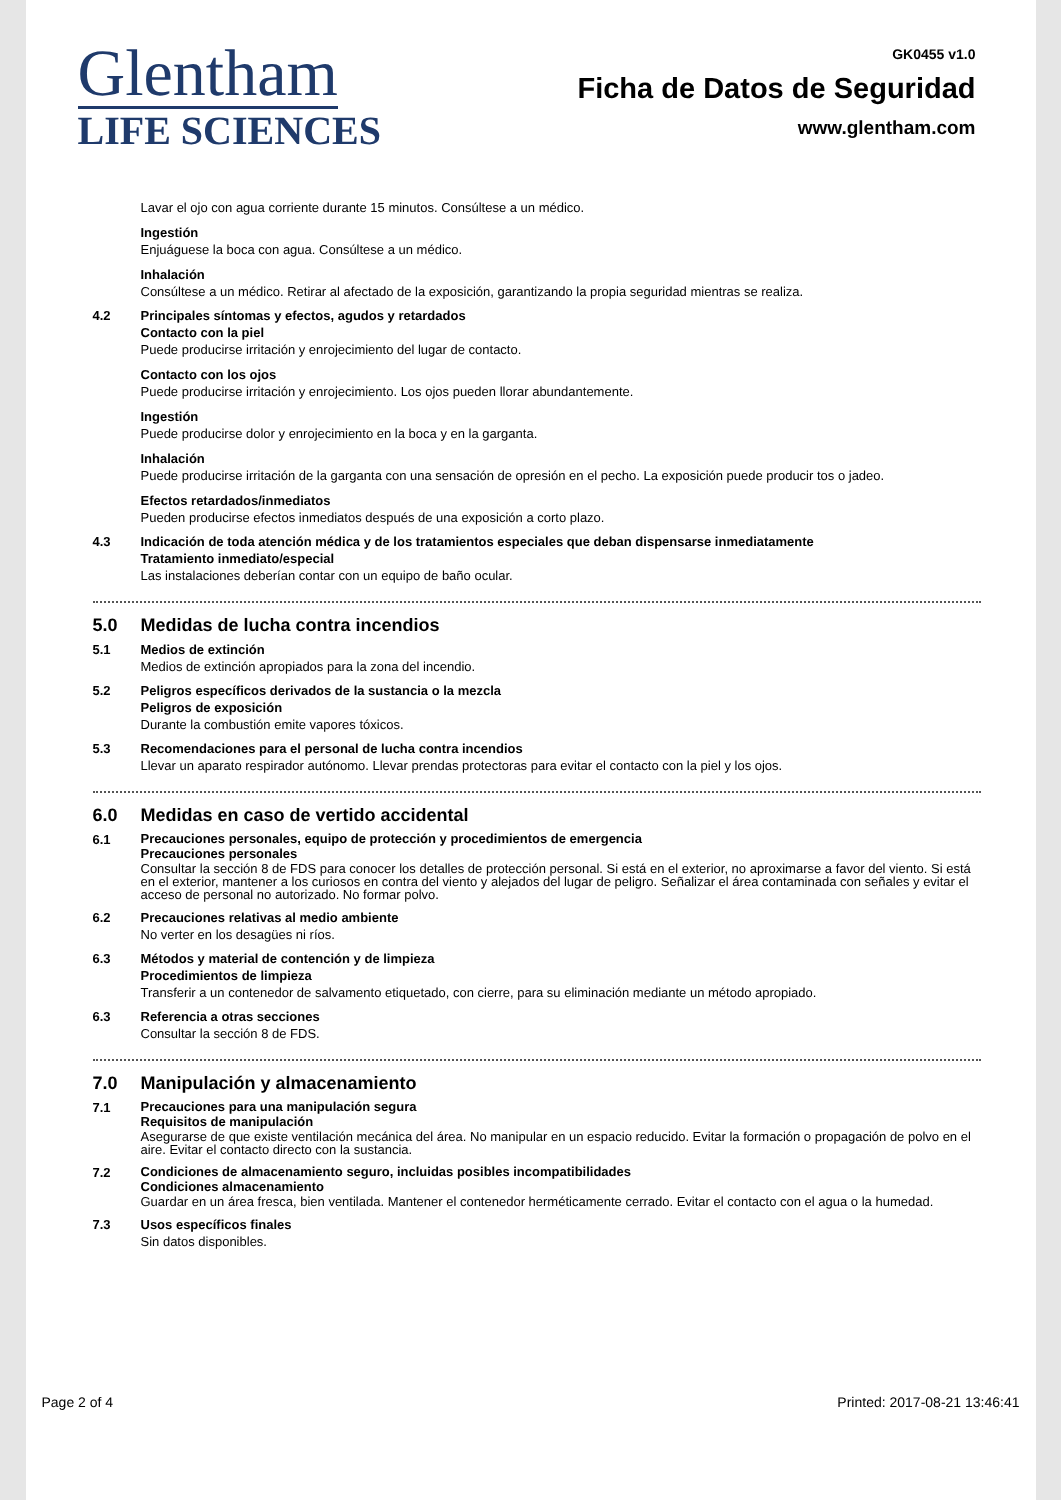Glentham
LIFE SCIENCES
GK0455 v1.0
Ficha de Datos de Seguridad
www.glentham.com
Lavar el ojo con agua corriente durante 15 minutos. Consúltese a un médico.
Ingestión
Enjuáguese la boca con agua. Consúltese a un médico.
Inhalación
Consúltese a un médico. Retirar al afectado de la exposición, garantizando la propia seguridad mientras se realiza.
4.2 Principales síntomas y efectos, agudos y retardados
Contacto con la piel
Puede producirse irritación y enrojecimiento del lugar de contacto.
Contacto con los ojos
Puede producirse irritación y enrojecimiento. Los ojos pueden llorar abundantemente.
Ingestión
Puede producirse dolor y enrojecimiento en la boca y en la garganta.
Inhalación
Puede producirse irritación de la garganta con una sensación de opresión en el pecho. La exposición puede producir tos o jadeo.
Efectos retardados/inmediatos
Pueden producirse efectos inmediatos después de una exposición a corto plazo.
4.3 Indicación de toda atención médica y de los tratamientos especiales que deban dispensarse inmediatamente
Tratamiento inmediato/especial
Las instalaciones deberían contar con un equipo de baño ocular.
5.0 Medidas de lucha contra incendios
5.1 Medios de extinción
Medios de extinción apropiados para la zona del incendio.
5.2 Peligros específicos derivados de la sustancia o la mezcla
Peligros de exposición
Durante la combustión emite vapores tóxicos.
5.3 Recomendaciones para el personal de lucha contra incendios
Llevar un aparato respirador autónomo. Llevar prendas protectoras para evitar el contacto con la piel y los ojos.
6.0 Medidas en caso de vertido accidental
6.1
Precauciones personales, equipo de protección y procedimientos de emergencia
Precauciones personales
Consultar la sección 8 de FDS para conocer los detalles de protección personal. Si está en el exterior, no aproximarse a favor del viento. Si está en el exterior, mantener a los curiosos en contra del viento y alejados del lugar de peligro. Señalizar el área contaminada con señales y evitar el acceso de personal no autorizado. No formar polvo.
6.2 Precauciones relativas al medio ambiente
No verter en los desagües ni ríos.
6.3 Métodos y material de contención y de limpieza
Procedimientos de limpieza
Transferir a un contenedor de salvamento etiquetado, con cierre, para su eliminación mediante un método apropiado.
6.3 Referencia a otras secciones
Consultar la sección 8 de FDS.
7.0 Manipulación y almacenamiento
7.1
Precauciones para una manipulación segura
Requisitos de manipulación
Asegurarse de que existe ventilación mecánica del área. No manipular en un espacio reducido. Evitar la formación o propagación de polvo en el aire. Evitar el contacto directo con la sustancia.
7.2
Condiciones de almacenamiento seguro, incluidas posibles incompatibilidades
Condiciones almacenamiento
Guardar en un área fresca, bien ventilada. Mantener el contenedor herméticamente cerrado. Evitar el contacto con el agua o la humedad.
7.3 Usos específicos finales
Sin datos disponibles.
Page 2 of 4 Printed: 2017-08-21 13:46:41